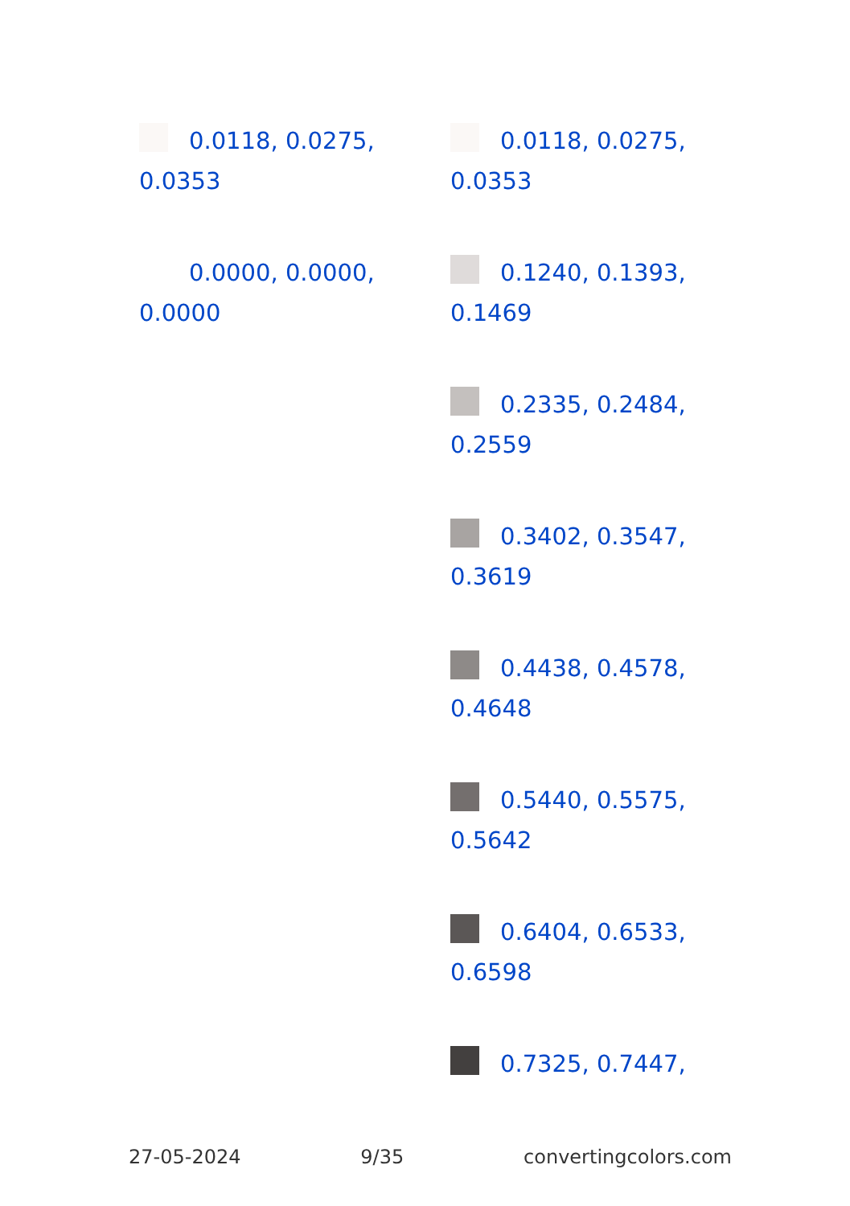0.0118, 0.0275, 0.0353
0.0000, 0.0000, 0.0000
0.0118, 0.0275, 0.0353
0.1240, 0.1393, 0.1469
0.2335, 0.2484, 0.2559
0.3402, 0.3547, 0.3619
0.4438, 0.4578, 0.4648
0.5440, 0.5575, 0.5642
0.6404, 0.6533, 0.6598
0.7325, 0.7447,
27-05-2024 9/35 convertingcolors.com